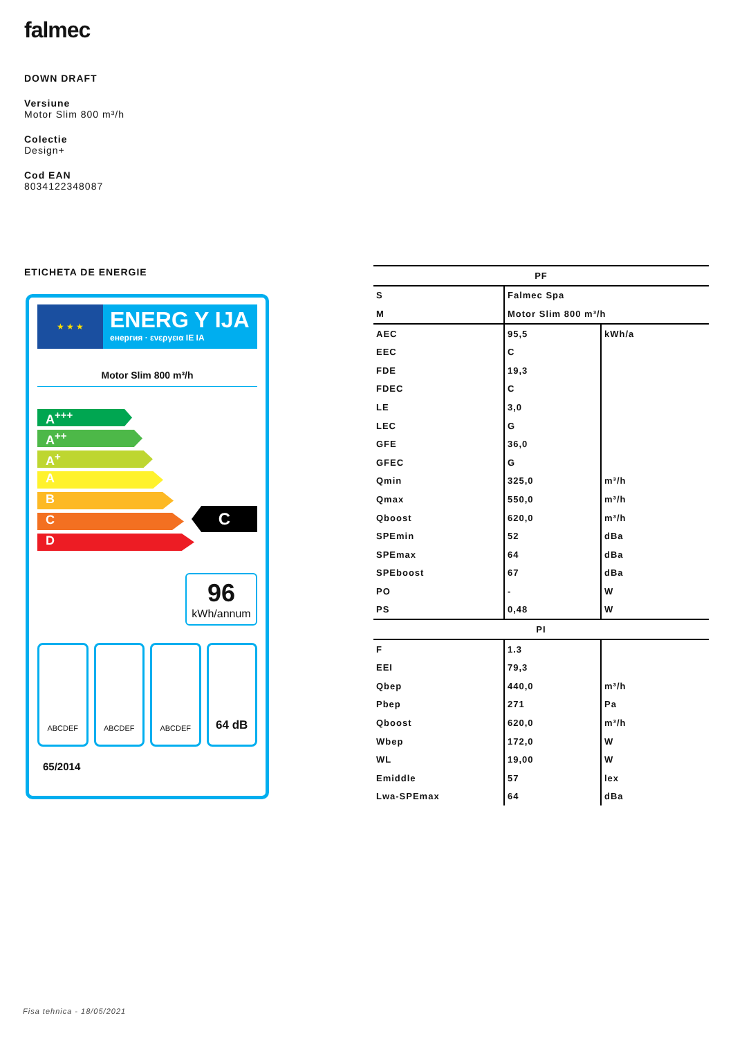falmec
DOWN DRAFT
Versiune
Motor Slim 800 m³/h
Colectie
Design+
Cod EAN
8034122348087
ETICHETA DE ENERGIE
★ ★ ★
ENERG Y IJA
енергия · ενεργεια IE IA
Motor Slim 800 m³/h
A<sup>+++</sup>
A<sup>++</sup>
A<sup>+</sup>
A
B
C
D
C
96
kWh/annum
ABCDEF ABCDEF ABCDEF
64 dB
65/2014
| PF | | |
| --- | --- | --- |
| S | Falmec Spa | |
| M | Motor Slim 800 m³/h | |
| AEC | 95,5 | kWh/a |
| EEC | C | |
| FDE | 19,3 | |
| FDEC | C | |
| LE | 3,0 | |
| LEC | G | |
| GFE | 36,0 | |
| GFEC | G | |
| Qmin | 325,0 | m³/h |
| Qmax | 550,0 | m³/h |
| Qboost | 620,0 | m³/h |
| SPEmin | 52 | dBa |
| SPEmax | 64 | dBa |
| SPEboost | 67 | dBa |
| PO | - | W |
| PS | 0,48 | W |
| PI | | |
| F | 1.3 | |
| EEI | 79,3 | |
| Qbep | 440,0 | m³/h |
| Pbep | 271 | Pa |
| Qboost | 620,0 | m³/h |
| Wbep | 172,0 | W |
| WL | 19,00 | W |
| Emiddle | 57 | lex |
| Lwa-SPEmax | 64 | dBa |
Fisa tehnica - 18/05/2021